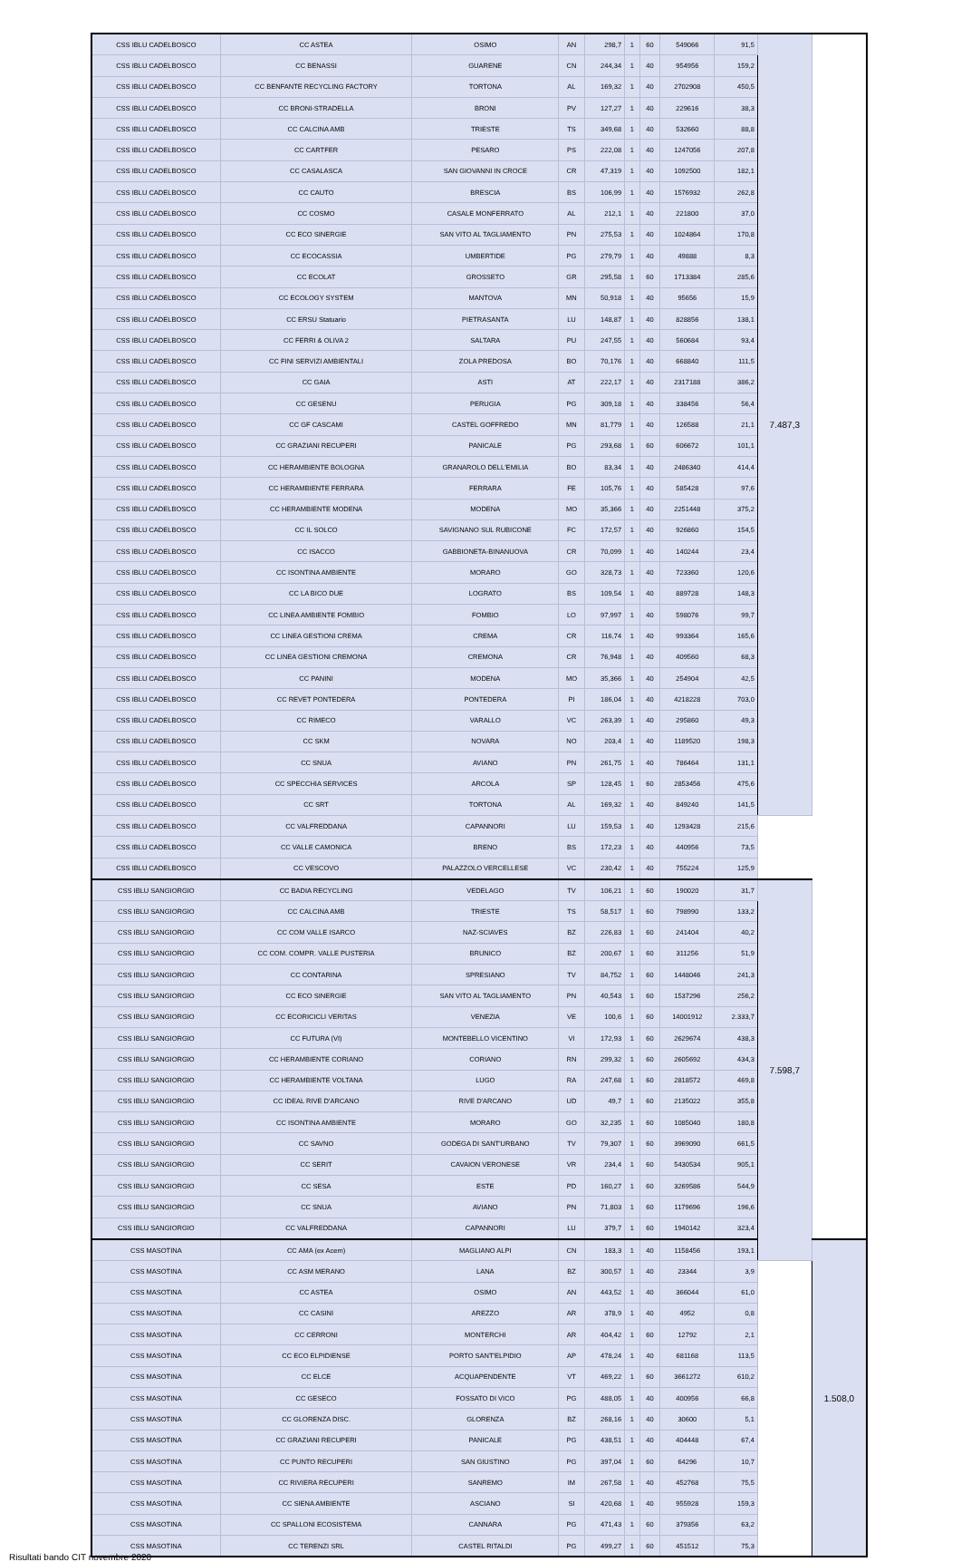| CSS IBLU CADELBOSCO | CC ASTEA | OSIMO | AN | 298,7 | 1 | 60 | 549066 | 91,5 | 7.487,3 | |
| CSS IBLU CADELBOSCO | CC BENASSI | GUARENE | CN | 244,34 | 1 | 40 | 954956 | 159,2 | | |
| CSS IBLU CADELBOSCO | CC BENFANTE RECYCLING FACTORY | TORTONA | AL | 169,32 | 1 | 40 | 2702908 | 450,5 | | |
| CSS IBLU CADELBOSCO | CC BRONI-STRADELLA | BRONI | PV | 127,27 | 1 | 40 | 229616 | 38,3 | | |
| CSS IBLU CADELBOSCO | CC CALCINA AMB | TRIESTE | TS | 349,68 | 1 | 40 | 532660 | 88,8 | | |
| CSS IBLU CADELBOSCO | CC CARTFER | PESARO | PS | 222,08 | 1 | 40 | 1247056 | 207,8 | | |
| CSS IBLU CADELBOSCO | CC CASALASCA | SAN GIOVANNI IN CROCE | CR | 47,319 | 1 | 40 | 1092500 | 182,1 | | |
| CSS IBLU CADELBOSCO | CC CAUTO | BRESCIA | BS | 106,99 | 1 | 40 | 1576932 | 262,8 | | |
| CSS IBLU CADELBOSCO | CC COSMO | CASALE MONFERRATO | AL | 212,1 | 1 | 40 | 221800 | 37,0 | | |
| CSS IBLU CADELBOSCO | CC ECO SINERGIE | SAN VITO AL TAGLIAMENTO | PN | 275,53 | 1 | 40 | 1024864 | 170,8 | | |
| CSS IBLU CADELBOSCO | CC ECOCASSIA | UMBERTIDE | PG | 279,79 | 1 | 40 | 49888 | 8,3 | | |
| CSS IBLU CADELBOSCO | CC ECOLAT | GROSSETO | GR | 295,58 | 1 | 60 | 1713384 | 285,6 | | |
| CSS IBLU CADELBOSCO | CC ECOLOGY SYSTEM | MANTOVA | MN | 50,918 | 1 | 40 | 95656 | 15,9 | | |
| CSS IBLU CADELBOSCO | CC ERSU Statuario | PIETRASANTA | LU | 148,87 | 1 | 40 | 828856 | 138,1 | | |
| CSS IBLU CADELBOSCO | CC FERRI & OLIVA 2 | SALTARA | PU | 247,55 | 1 | 40 | 560684 | 93,4 | | |
| CSS IBLU CADELBOSCO | CC FINI SERVIZI AMBIENTALI | ZOLA PREDOSA | BO | 70,176 | 1 | 40 | 668840 | 111,5 | | |
| CSS IBLU CADELBOSCO | CC GAIA | ASTI | AT | 222,17 | 1 | 40 | 2317188 | 386,2 | | |
| CSS IBLU CADELBOSCO | CC GESENU | PERUGIA | PG | 309,18 | 1 | 40 | 338456 | 56,4 | | |
| CSS IBLU CADELBOSCO | CC GF CASCAMI | CASTEL GOFFREDO | MN | 81,779 | 1 | 40 | 126588 | 21,1 | | |
| CSS IBLU CADELBOSCO | CC GRAZIANI RECUPERI | PANICALE | PG | 293,68 | 1 | 60 | 606672 | 101,1 | | |
| CSS IBLU CADELBOSCO | CC HERAMBIENTE BOLOGNA | GRANAROLO DELL'EMILIA | BO | 83,34 | 1 | 40 | 2486340 | 414,4 | | |
| CSS IBLU CADELBOSCO | CC HERAMBIENTE FERRARA | FERRARA | FE | 105,76 | 1 | 40 | 585428 | 97,6 | | |
| CSS IBLU CADELBOSCO | CC HERAMBIENTE MODENA | MODENA | MO | 35,366 | 1 | 40 | 2251448 | 375,2 | | |
| CSS IBLU CADELBOSCO | CC IL SOLCO | SAVIGNANO SUL RUBICONE | FC | 172,57 | 1 | 40 | 926860 | 154,5 | | |
| CSS IBLU CADELBOSCO | CC ISACCO | GABBIONETA-BINANUOVA | CR | 70,099 | 1 | 40 | 140244 | 23,4 | | |
| CSS IBLU CADELBOSCO | CC ISONTINA AMBIENTE | MORARO | GO | 328,73 | 1 | 40 | 723360 | 120,6 | | |
| CSS IBLU CADELBOSCO | CC LA BICO DUE | LOGRATO | BS | 109,54 | 1 | 40 | 889728 | 148,3 | | |
| CSS IBLU CADELBOSCO | CC LINEA AMBIENTE FOMBIO | FOMBIO | LO | 97,997 | 1 | 40 | 598076 | 99,7 | | |
| CSS IBLU CADELBOSCO | CC LINEA GESTIONI CREMA | CREMA | CR | 116,74 | 1 | 40 | 993364 | 165,6 | | |
| CSS IBLU CADELBOSCO | CC LINEA GESTIONI CREMONA | CREMONA | CR | 76,948 | 1 | 40 | 409560 | 68,3 | | |
| CSS IBLU CADELBOSCO | CC PANINI | MODENA | MO | 35,366 | 1 | 40 | 254904 | 42,5 | | |
| CSS IBLU CADELBOSCO | CC REVET PONTEDERA | PONTEDERA | PI | 186,04 | 1 | 40 | 4218228 | 703,0 | | |
| CSS IBLU CADELBOSCO | CC RIMECO | VARALLO | VC | 263,39 | 1 | 40 | 295860 | 49,3 | | |
| CSS IBLU CADELBOSCO | CC SKM | NOVARA | NO | 203,4 | 1 | 40 | 1189520 | 198,3 | | |
| CSS IBLU CADELBOSCO | CC SNUA | AVIANO | PN | 261,75 | 1 | 40 | 786464 | 131,1 | | |
| CSS IBLU CADELBOSCO | CC SPECCHIA SERVICES | ARCOLA | SP | 128,45 | 1 | 60 | 2853456 | 475,6 | | |
| CSS IBLU CADELBOSCO | CC SRT | TORTONA | AL | 169,32 | 1 | 40 | 849240 | 141,5 | | |
| CSS IBLU CADELBOSCO | CC VALFREDDANA | CAPANNORI | LU | 159,53 | 1 | 40 | 1293428 | 215,6 | | |
| CSS IBLU CADELBOSCO | CC VALLE CAMONICA | BRENO | BS | 172,23 | 1 | 40 | 440956 | 73,5 | | |
| CSS IBLU CADELBOSCO | CC VESCOVO | PALAZZOLO VERCELLESE | VC | 230,42 | 1 | 40 | 755224 | 125,9 | | |
| CSS IBLU SANGIORGIO | CC BADIA RECYCLING | VEDELAGO | TV | 106,21 | 1 | 60 | 190020 | 31,7 | 7.598,7 | |
| CSS IBLU SANGIORGIO | CC CALCINA AMB | TRIESTE | TS | 58,517 | 1 | 60 | 798990 | 133,2 | | |
| CSS IBLU SANGIORGIO | CC COM VALLE ISARCO | NAZ-SCIAVES | BZ | 226,83 | 1 | 60 | 241404 | 40,2 | | |
| CSS IBLU SANGIORGIO | CC COM. COMPR. VALLE PUSTERIA | BRUNICO | BZ | 200,67 | 1 | 60 | 311256 | 51,9 | | |
| CSS IBLU SANGIORGIO | CC CONTARINA | SPRESIANO | TV | 84,752 | 1 | 60 | 1448046 | 241,3 | | |
| CSS IBLU SANGIORGIO | CC ECO SINERGIE | SAN VITO AL TAGLIAMENTO | PN | 40,543 | 1 | 60 | 1537296 | 256,2 | | |
| CSS IBLU SANGIORGIO | CC ECORICICLI VERITAS | VENEZIA | VE | 100,6 | 1 | 60 | 14001912 | 2.333,7 | | |
| CSS IBLU SANGIORGIO | CC FUTURA (VI) | MONTEBELLO VICENTINO | VI | 172,93 | 1 | 60 | 2629674 | 438,3 | | |
| CSS IBLU SANGIORGIO | CC HERAMBIENTE CORIANO | CORIANO | RN | 299,32 | 1 | 60 | 2605692 | 434,3 | | |
| CSS IBLU SANGIORGIO | CC HERAMBIENTE VOLTANA | LUGO | RA | 247,68 | 1 | 60 | 2818572 | 469,8 | | |
| CSS IBLU SANGIORGIO | CC IDEAL RIVE D'ARCANO | RIVE D'ARCANO | UD | 49,7 | 1 | 60 | 2135022 | 355,8 | | |
| CSS IBLU SANGIORGIO | CC ISONTINA AMBIENTE | MORARO | GO | 32,235 | 1 | 60 | 1085040 | 180,8 | | |
| CSS IBLU SANGIORGIO | CC SAVNO | GODEGA DI SANT'URBANO | TV | 79,307 | 1 | 60 | 3969090 | 661,5 | | |
| CSS IBLU SANGIORGIO | CC SERIT | CAVAION VERONESE | VR | 234,4 | 1 | 60 | 5430534 | 905,1 | | |
| CSS IBLU SANGIORGIO | CC SESA | ESTE | PD | 160,27 | 1 | 60 | 3269586 | 544,9 | | |
| CSS IBLU SANGIORGIO | CC SNUA | AVIANO | PN | 71,803 | 1 | 60 | 1179696 | 196,6 | | |
| CSS IBLU SANGIORGIO | CC VALFREDDANA | CAPANNORI | LU | 379,7 | 1 | 60 | 1940142 | 323,4 | | |
| CSS MASOTINA | CC AMA (ex Acem) | MAGLIANO ALPI | CN | 183,3 | 1 | 40 | 1158456 | 193,1 | | 1.508,0 |
| CSS MASOTINA | CC ASM MERANO | LANA | BZ | 300,57 | 1 | 40 | 23344 | 3,9 | | |
| CSS MASOTINA | CC ASTEA | OSIMO | AN | 443,52 | 1 | 40 | 366044 | 61,0 | | |
| CSS MASOTINA | CC CASINI | AREZZO | AR | 378,9 | 1 | 40 | 4952 | 0,8 | | |
| CSS MASOTINA | CC CERRONI | MONTERCHI | AR | 404,42 | 1 | 60 | 12792 | 2,1 | | |
| CSS MASOTINA | CC ECO ELPIDIENSE | PORTO SANT'ELPIDIO | AP | 478,24 | 1 | 40 | 681168 | 113,5 | | |
| CSS MASOTINA | CC ELCE | ACQUAPENDENTE | VT | 469,22 | 1 | 60 | 3661272 | 610,2 | | |
| CSS MASOTINA | CC GESECO | FOSSATO DI VICO | PG | 488,05 | 1 | 40 | 400956 | 66,8 | | |
| CSS MASOTINA | CC GLORENZA DISC. | GLORENZA | BZ | 268,16 | 1 | 40 | 30600 | 5,1 | | |
| CSS MASOTINA | CC GRAZIANI RECUPERI | PANICALE | PG | 438,51 | 1 | 40 | 404448 | 67,4 | | |
| CSS MASOTINA | CC PUNTO RECUPERI | SAN GIUSTINO | PG | 397,04 | 1 | 60 | 64296 | 10,7 | | |
| CSS MASOTINA | CC RIVIERA RECUPERI | SANREMO | IM | 267,58 | 1 | 40 | 452768 | 75,5 | | |
| CSS MASOTINA | CC SIENA AMBIENTE | ASCIANO | SI | 420,68 | 1 | 40 | 955928 | 159,3 | | |
| CSS MASOTINA | CC SPALLONI ECOSISTEMA | CANNARA | PG | 471,43 | 1 | 60 | 379356 | 63,2 | | |
| CSS MASOTINA | CC TERENZI SRL | CASTEL RITALDI | PG | 499,27 | 1 | 60 | 451512 | 75,3 | | |
Risultati bando CIT novembre 2020